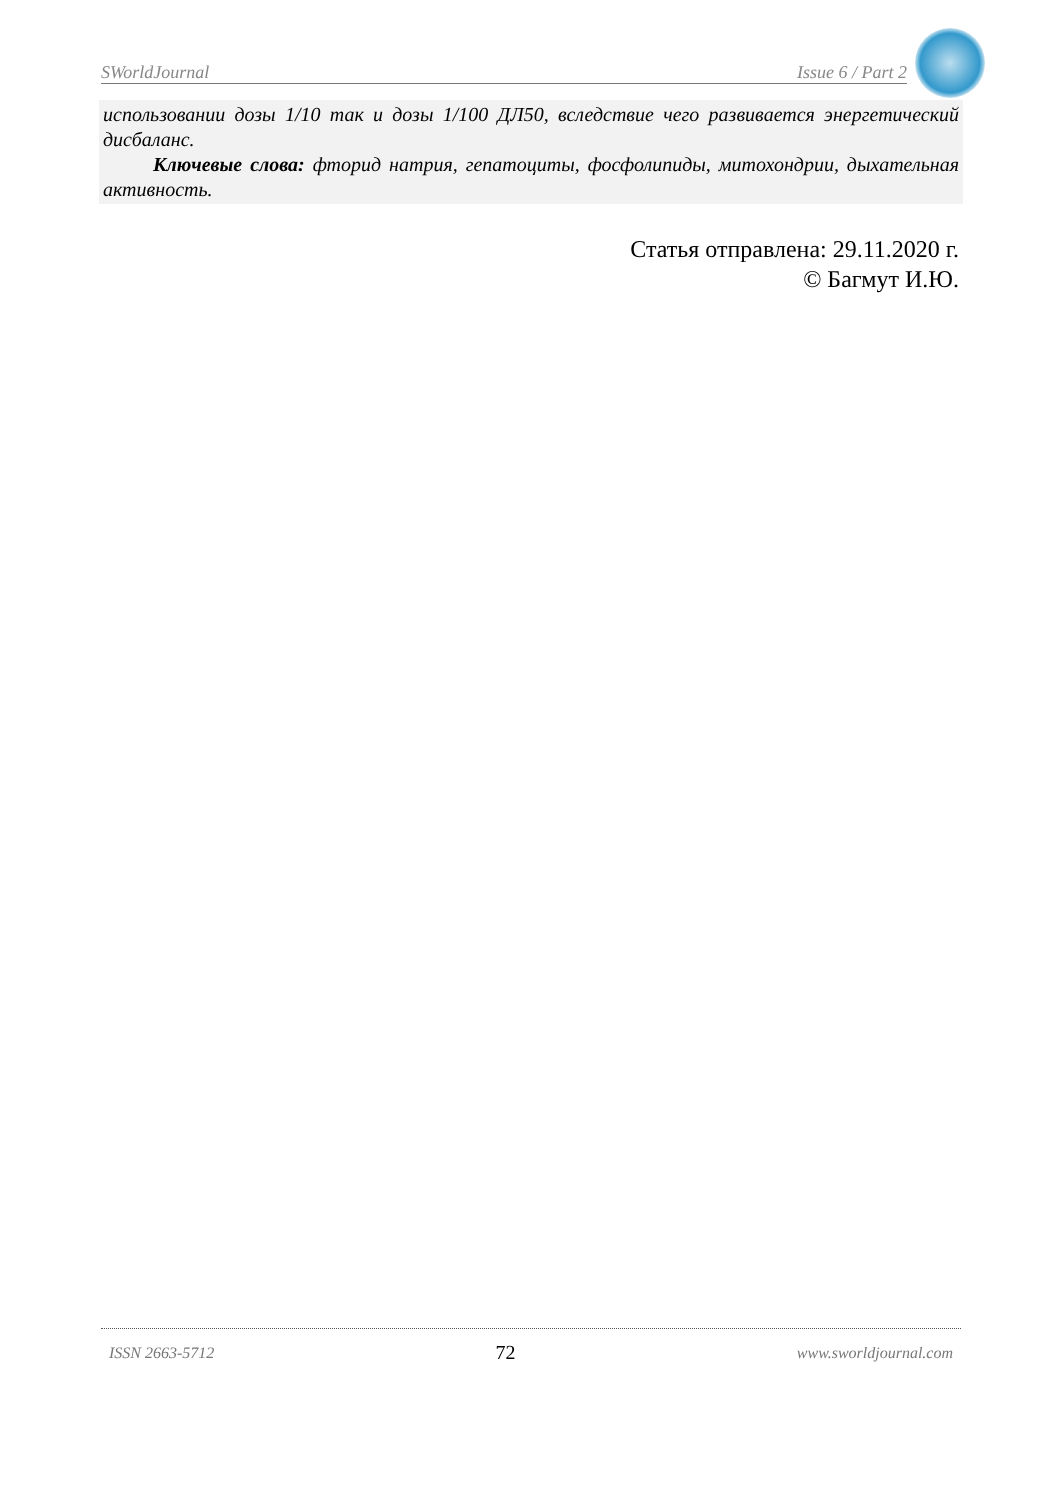SWorldJournal Issue 6 / Part 2
использовании дозы 1/10 так и дозы 1/100 ДЛ50, вследствие чего развивается энергетический дисбаланс.
Ключевые слова: фторид натрия, гепатоциты, фосфолипиды, митохондрии, дыхательная активность.
Статья отправлена: 29.11.2020 г.
© Багмут И.Ю.
ISSN 2663-5712 72 www.sworldjournal.com